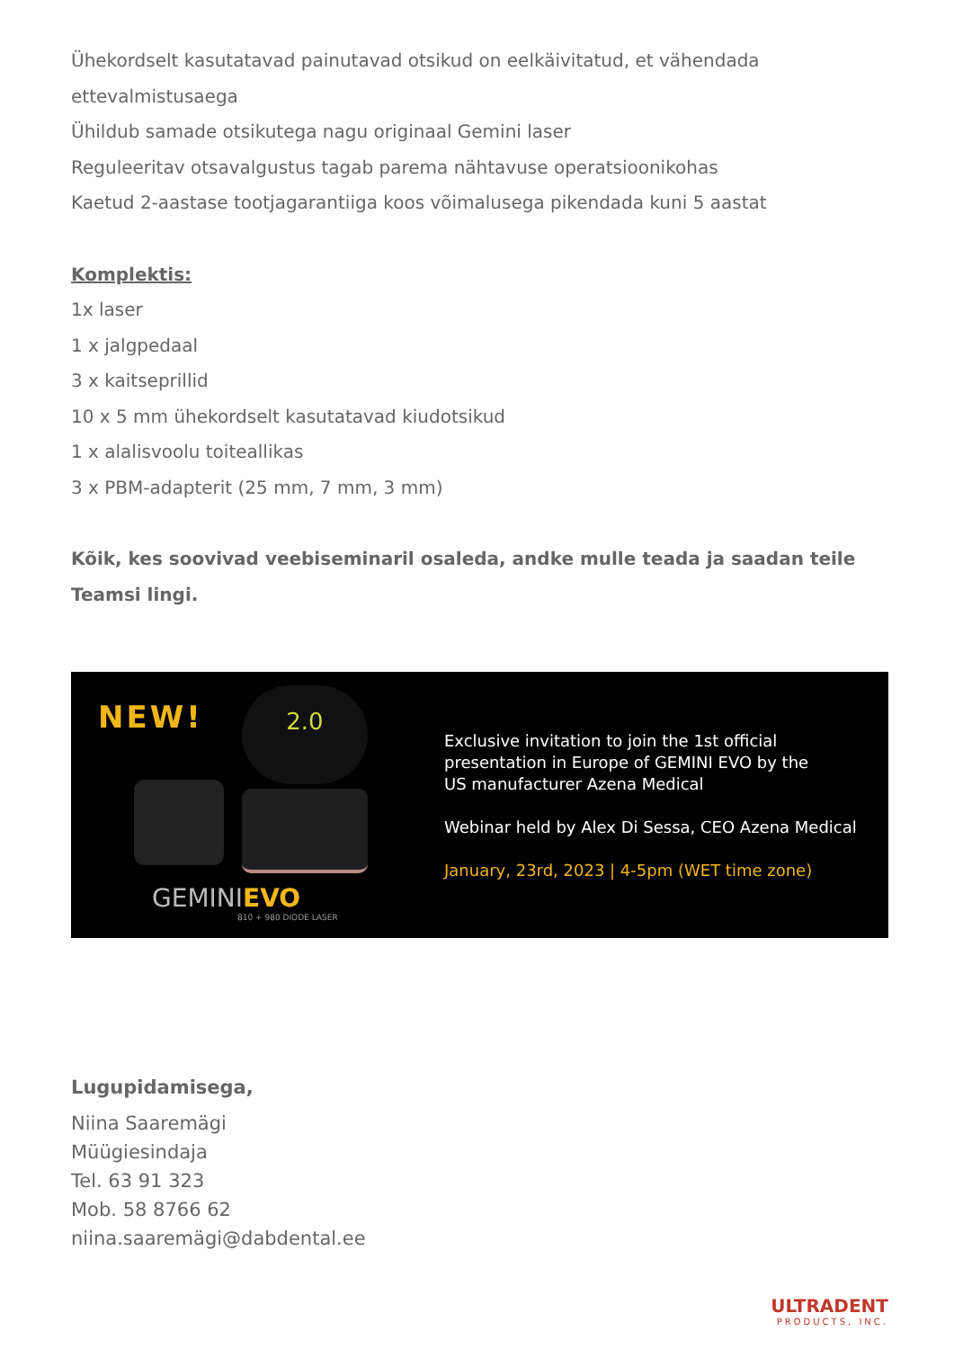Ühekordselt kasutatavad painutavad otsikud on eelkäivitatud, et vähendada ettevalmistusaega
Ühildub samade otsikutega nagu originaal Gemini laser
Reguleeritav otsavalgustus tagab parema nähtavuse operatsioonikohas
Kaetud 2-aastase tootjagarantiiga koos võimalusega pikendada kuni 5 aastat
Komplektis:
1x laser
1 x jalgpedaal
3 x kaitseprillid
10 x 5 mm ühekordselt kasutatavad kiudotsikud
1 x alalisvoolu toiteallikas
3 x PBM-adapterit (25 mm, 7 mm, 3 mm)
Kõik, kes soovivad veebiseminaril osaleda, andke mulle teada ja saadan teile Teamsi lingi.
NEW! 2.0
GEMINIEVO
810 + 980 DIODE LASER
Exclusive invitation to join the 1st official
presentation in Europe of GEMINI EVO by the
US manufacturer Azena Medical
Webinar held by Alex Di Sessa, CEO Azena Medical
January, 23rd, 2023 | 4-5pm (WET time zone)
Lugupidamisega,
Niina Saaremägi
Müügiesindaja
Tel. 63 91 323
Mob. 58 8766 62
niina.saaremägi@dabdental.ee
ULTRADENT
PRODUCTS, INC.